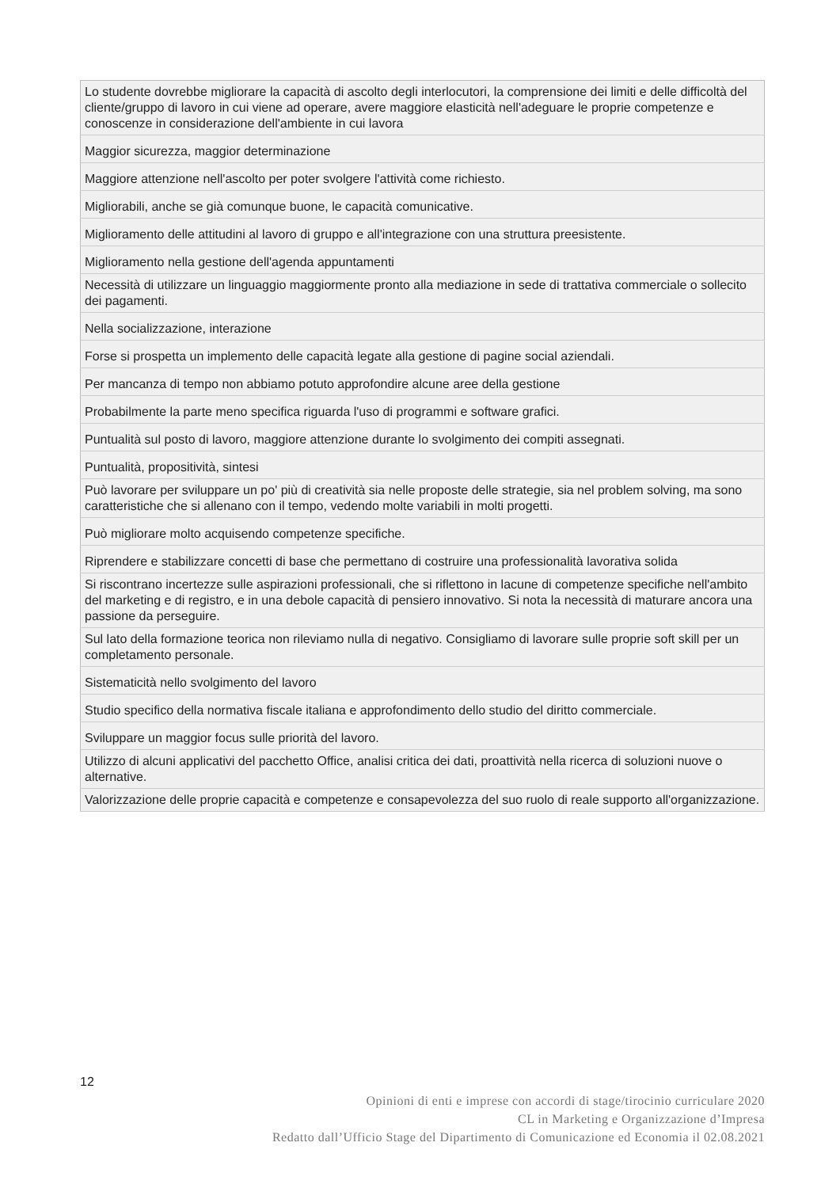| Lo studente dovrebbe migliorare la capacità di ascolto degli interlocutori, la comprensione dei limiti e delle difficoltà del cliente/gruppo di lavoro in cui viene ad operare, avere maggiore elasticità nell'adeguare le proprie competenze e conoscenze in considerazione dell'ambiente in cui lavora |
| Maggior sicurezza, maggior determinazione |
| Maggiore attenzione nell'ascolto per poter svolgere l'attività come richiesto. |
| Migliorabili, anche se già comunque buone, le capacità comunicative. |
| Miglioramento delle attitudini al lavoro di gruppo e all'integrazione con una struttura preesistente. |
| Miglioramento nella gestione dell'agenda appuntamenti |
| Necessità di utilizzare un linguaggio maggiormente pronto alla mediazione in sede di trattativa commerciale o sollecito dei pagamenti. |
| Nella socializzazione, interazione |
| Forse si prospetta un implemento delle capacità legate alla gestione di pagine social aziendali. |
| Per mancanza di tempo non abbiamo potuto approfondire alcune aree della gestione |
| Probabilmente la parte meno specifica riguarda l'uso di programmi e software grafici. |
| Puntualità sul posto di lavoro, maggiore attenzione durante lo svolgimento dei compiti assegnati. |
| Puntualità, propositività, sintesi |
| Può lavorare per sviluppare un po' più di creatività sia nelle proposte delle strategie, sia nel problem solving, ma sono caratteristiche che si allenano con il tempo, vedendo molte variabili in molti progetti. |
| Può migliorare molto acquisendo competenze specifiche. |
| Riprendere e stabilizzare concetti di base che permettano di costruire una professionalità lavorativa solida |
| Si riscontrano incertezze sulle aspirazioni professionali, che si riflettono in lacune di competenze specifiche nell'ambito del marketing e di registro, e in una debole capacità di pensiero innovativo. Si nota la necessità di maturare ancora una passione da perseguire. |
| Sul lato della formazione teorica non rileviamo nulla di negativo. Consigliamo di lavorare sulle proprie soft skill per un completamento personale. |
| Sistematicità nello svolgimento del lavoro |
| Studio specifico della normativa fiscale italiana e approfondimento dello studio del diritto commerciale. |
| Sviluppare un maggior focus sulle priorità del lavoro. |
| Utilizzo di alcuni applicativi del pacchetto Office, analisi critica dei dati, proattività nella ricerca di soluzioni nuove o alternative. |
| Valorizzazione delle proprie capacità e competenze e consapevolezza del suo ruolo di reale supporto all'organizzazione. |
12
Opinioni di enti e imprese con accordi di stage/tirocinio curriculare 2020
CL in Marketing e Organizzazione d’Impresa
Redatto dall’Ufficio Stage del Dipartimento di Comunicazione ed Economia il 02.08.2021